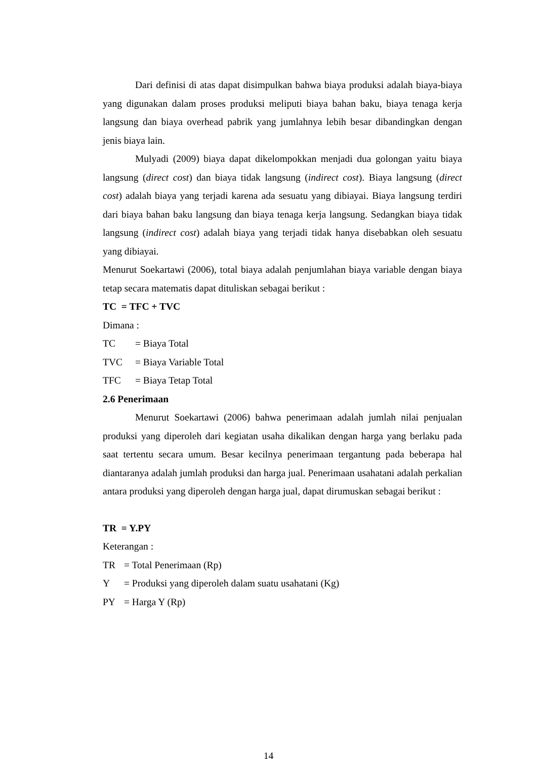Dari definisi di atas dapat disimpulkan bahwa biaya produksi adalah biaya-biaya yang digunakan dalam proses produksi meliputi biaya bahan baku, biaya tenaga kerja langsung dan biaya overhead pabrik yang jumlahnya lebih besar dibandingkan dengan jenis biaya lain.
Mulyadi (2009) biaya dapat dikelompokkan menjadi dua golongan yaitu biaya langsung (direct cost) dan biaya tidak langsung (indirect cost). Biaya langsung (direct cost) adalah biaya yang terjadi karena ada sesuatu yang dibiayai. Biaya langsung terdiri dari biaya bahan baku langsung dan biaya tenaga kerja langsung. Sedangkan biaya tidak langsung (indirect cost) adalah biaya yang terjadi tidak hanya disebabkan oleh sesuatu yang dibiayai.
Menurut Soekartawi (2006), total biaya adalah penjumlahan biaya variable dengan biaya tetap secara matematis dapat dituliskan sebagai berikut :
TC = TFC + TVC
Dimana :
TC = Biaya Total
TVC = Biaya Variable Total
TFC = Biaya Tetap Total
2.6 Penerimaan
Menurut Soekartawi (2006) bahwa penerimaan adalah jumlah nilai penjualan produksi yang diperoleh dari kegiatan usaha dikalikan dengan harga yang berlaku pada saat tertentu secara umum. Besar kecilnya penerimaan tergantung pada beberapa hal diantaranya adalah jumlah produksi dan harga jual. Penerimaan usahatani adalah perkalian antara produksi yang diperoleh dengan harga jual, dapat dirumuskan sebagai berikut :
TR = Y.PY
Keterangan :
TR = Total Penerimaan (Rp)
Y = Produksi yang diperoleh dalam suatu usahatani (Kg)
PY = Harga Y (Rp)
14